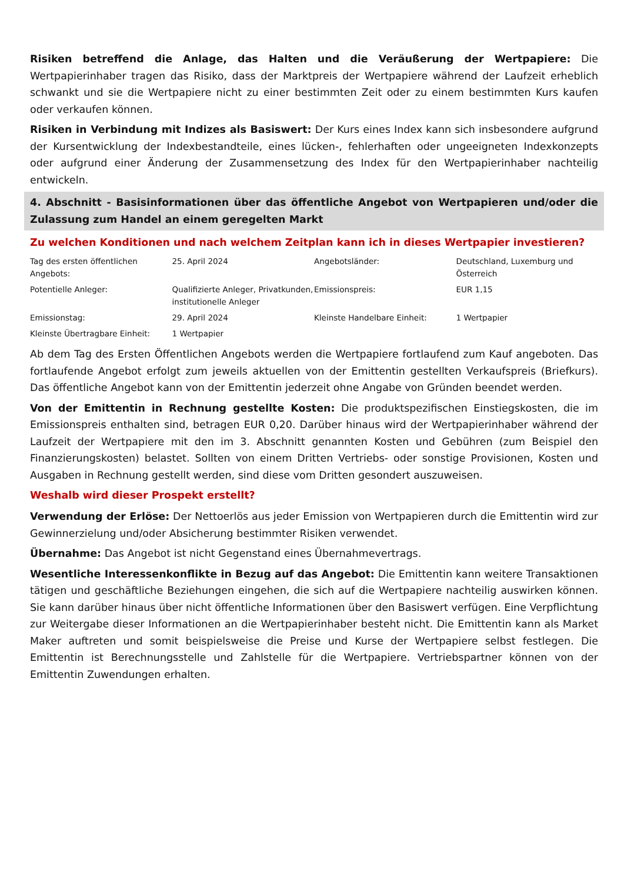Risiken betreffend die Anlage, das Halten und die Veräußerung der Wertpapiere: Die Wertpapierinhaber tragen das Risiko, dass der Marktpreis der Wertpapiere während der Laufzeit erheblich schwankt und sie die Wertpapiere nicht zu einer bestimmten Zeit oder zu einem bestimmten Kurs kaufen oder verkaufen können.
Risiken in Verbindung mit Indizes als Basiswert: Der Kurs eines Index kann sich insbesondere aufgrund der Kursentwicklung der Indexbestandteile, eines lücken-, fehlerhaften oder ungeeigneten Indexkonzepts oder aufgrund einer Änderung der Zusammensetzung des Index für den Wertpapierinhaber nachteilig entwickeln.
4. Abschnitt - Basisinformationen über das öffentliche Angebot von Wertpapieren und/oder die Zulassung zum Handel an einem geregelten Markt
Zu welchen Konditionen und nach welchem Zeitplan kann ich in dieses Wertpapier investieren?
| Tag des ersten öffentlichen Angebots: | 25. April 2024 | Angebotsländer: | Deutschland, Luxemburg und Österreich |
| Potentielle Anleger: | Qualifizierte Anleger, Privatkunden, institutionelle Anleger | Emissionspreis: | EUR 1,15 |
| Emissionstag: | 29. April 2024 | Kleinste Handelbare Einheit: | 1 Wertpapier |
| Kleinste Übertragbare Einheit: | 1 Wertpapier | | |
Ab dem Tag des Ersten Öffentlichen Angebots werden die Wertpapiere fortlaufend zum Kauf angeboten. Das fortlaufende Angebot erfolgt zum jeweils aktuellen von der Emittentin gestellten Verkaufspreis (Briefkurs). Das öffentliche Angebot kann von der Emittentin jederzeit ohne Angabe von Gründen beendet werden.
Von der Emittentin in Rechnung gestellte Kosten: Die produktspezifischen Einstiegskosten, die im Emissionspreis enthalten sind, betragen EUR 0,20. Darüber hinaus wird der Wertpapierinhaber während der Laufzeit der Wertpapiere mit den im 3. Abschnitt genannten Kosten und Gebühren (zum Beispiel den Finanzierungskosten) belastet. Sollten von einem Dritten Vertriebs- oder sonstige Provisionen, Kosten und Ausgaben in Rechnung gestellt werden, sind diese vom Dritten gesondert auszuweisen.
Weshalb wird dieser Prospekt erstellt?
Verwendung der Erlöse: Der Nettoerlös aus jeder Emission von Wertpapieren durch die Emittentin wird zur Gewinnerzielung und/oder Absicherung bestimmter Risiken verwendet.
Übernahme: Das Angebot ist nicht Gegenstand eines Übernahmevertrags.
Wesentliche Interessenkonflikte in Bezug auf das Angebot: Die Emittentin kann weitere Transaktionen tätigen und geschäftliche Beziehungen eingehen, die sich auf die Wertpapiere nachteilig auswirken können. Sie kann darüber hinaus über nicht öffentliche Informationen über den Basiswert verfügen. Eine Verpflichtung zur Weitergabe dieser Informationen an die Wertpapierinhaber besteht nicht. Die Emittentin kann als Market Maker auftreten und somit beispielsweise die Preise und Kurse der Wertpapiere selbst festlegen. Die Emittentin ist Berechnungsstelle und Zahlstelle für die Wertpapiere. Vertriebspartner können von der Emittentin Zuwendungen erhalten.